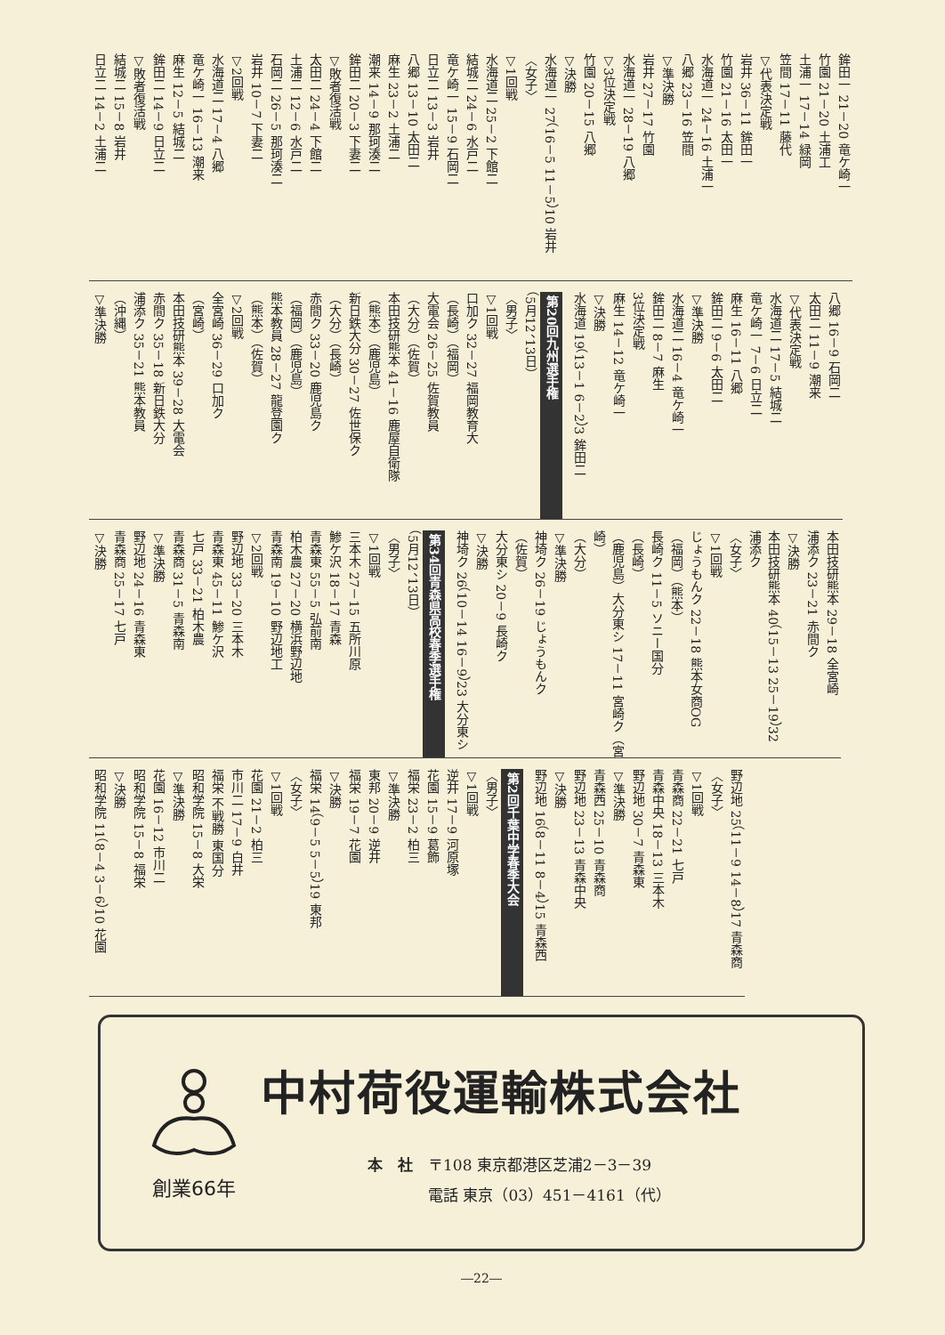鉾田一 21－20 竜ケ崎一
竹園 21－20 土浦工
土浦一 17－14 緑岡
笠間 17－11 藤代
▽代表決定戦
岩井 36－11 鉾田一
竹園 21－16 太田一
水海道一 24－16 土浦一
八郷 23－16 笠間
▽準決勝
岩井 27－17 竹園
水海道一 28－19 八郷
▽3位決定戦
竹園 20－15 八郷
▽決勝
水海道一 27（16－5 11－5）10 岩井
〈女子〉
▽1回戦
水海道二 25－2 下館二
結城二 24－6 水戸二
竜ケ崎一 15－9 石岡二
日立二 13－3 岩井
八郷 13－10 太田二
麻生 23－2 土浦二
潮来 14－9 那珂湊二
鉾田二 20－3 下妻二
▽敗者復活戦
太田二 24－4 下館二
土浦二 12－6 水戸二
石岡二 26－5 那珂湊二
岩井 10－7 下妻二
▽2回戦
水海道二 17－4 八郷
竜ケ崎一 16－13 潮来
麻生 12－5 結城二
鉾田二 14－9 日立二
▽敗者復活戦
結城二 15－8 岩井
日立二 14－2 土浦二
八郷 16－9 石岡二
太田二 11－9 潮来
▽代表決定戦
水海道二 17－5 結城二
竜ケ崎一 7－6 日立二
麻生 16－11 八郷
鉾田二 9－6 太田二
▽準決勝
水海道二 16－4 竜ケ崎一
鉾田二 8－7 麻生
3位決定戦
麻生 14－12 竜ケ崎一
▽決勝
水海道 19（13－1 6－2）3 鉾田二
第20回九州選手権
（5月12、13日）
〈男子〉
▽1回戦
口加ク 32－27 福岡教育大
（長崎）（福岡）
大電会 26－25 佐賀教員
（大分）（佐賀）
本田技研熊本 41－16 鹿屋自衛隊
（熊本）（鹿児島）
新日鉄大分 30－27 佐世保ク
（大分）（長崎）
赤間ク 33－20 鹿児島ク
（福岡）（鹿児島）
熊本教員 28－27 龍登園ク
（熊本）（佐賀）
▽2回戦
全宮崎 36－29 口加ク
（宮崎）
本田技研熊本 39－28 大電会
赤間ク 35－18 新日鉄大分
浦添ク 35－21 熊本教員
（沖縄）
▽準決勝
本田技研熊本 29－18 全宮崎
浦添ク 23－21 赤間ク
▽決勝
本田技研熊本 40（15－13 25－19）32 浦添ク
〈女子〉
▽1回戦
じょうもんク 22－18 熊本女商OG
（福岡）（熊本）
長崎ク 11－5 ソニー国分
（長崎）
（鹿児島）大分東シ 17－11 宮崎ク（宮崎）
（大分）
▽準決勝
神埼ク 26－19 じょうもんク
（佐賀）
大分東シ 20－9 長崎ク
▽決勝
神埼ク 26（10－14 16－9）23 大分東シ
第34回青森県高校春季選手権
（5月12、13日）
〈男子〉
▽1回戦
三本木 27－15 五所川原
鯵ケ沢 18－17 青森
青森東 55－5 弘前南
柏木農 27－20 横浜野辺地
青森南 19－10 野辺地工
▽2回戦
野辺地 33－20 三本木
青森東 45－11 鯵ケ沢
七戸 33－21 柏木農
青森商 31－5 青森南
▽準決勝
野辺地 24－16 青森東
青森商 25－17 七戸
▽決勝
野辺地 25（11－9 14－8）17 青森商
〈女子〉
▽1回戦
青森商 22－21 七戸
青森中央 18－13 三本木
野辺地 30－7 青森東
▽準決勝
青森西 25－10 青森商
野辺地 23－13 青森中央
▽決勝
野辺地 16（8－11 8－4）15 青森西
第2回千葉中学春季大会
〈男子〉
▽1回戦
逆井 17－9 河原塚
花園 15－9 葛飾
福栄 23－2 柏三
▽準決勝
東邦 20－9 逆井
福栄 19－7 花園
▽決勝
福栄 14（9－5 5－5）19 東邦
〈女子〉
▽1回戦
花園 21－2 柏三
市川二 17－9 白井
福栄 不戦勝 東国分
昭和学院 15－8 大栄
▽準決勝
花園 16－12 市川二
昭和学院 15－8 福栄
▽決勝
昭和学院 11（8－4 3－6）10 花園
創業66年
中村荷役運輸株式会社
本　社　〒108 東京都港区芝浦2－3－39
　　　　電話 東京（03）451－4161（代）
―22―